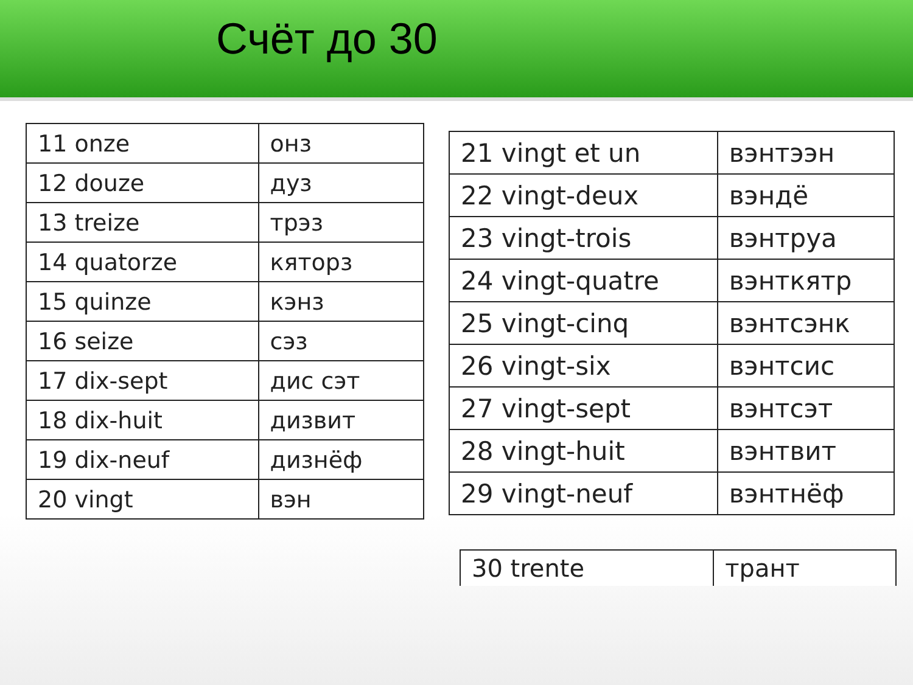Счёт до 30
| 11 onze | онз |
| 12 douze | дуз |
| 13 treize | трэз |
| 14 quatorze | кяторз |
| 15 quinze | кэнз |
| 16 seize | сэз |
| 17 dix-sept | дис сэт |
| 18 dix-huit | дизвит |
| 19 dix-neuf | дизнёф |
| 20 vingt | вэн |
| 21 vingt et un | вэнтээн |
| 22 vingt-deux | вэндё |
| 23 vingt-trois | вэнтруа |
| 24 vingt-quatre | вэнткятр |
| 25 vingt-cinq | вэнтсэнк |
| 26 vingt-six | вэнтсис |
| 27 vingt-sept | вэнтсэт |
| 28 vingt-huit | вэнтвит |
| 29 vingt-neuf | вэнтнёф |
| 30 trente | трант |